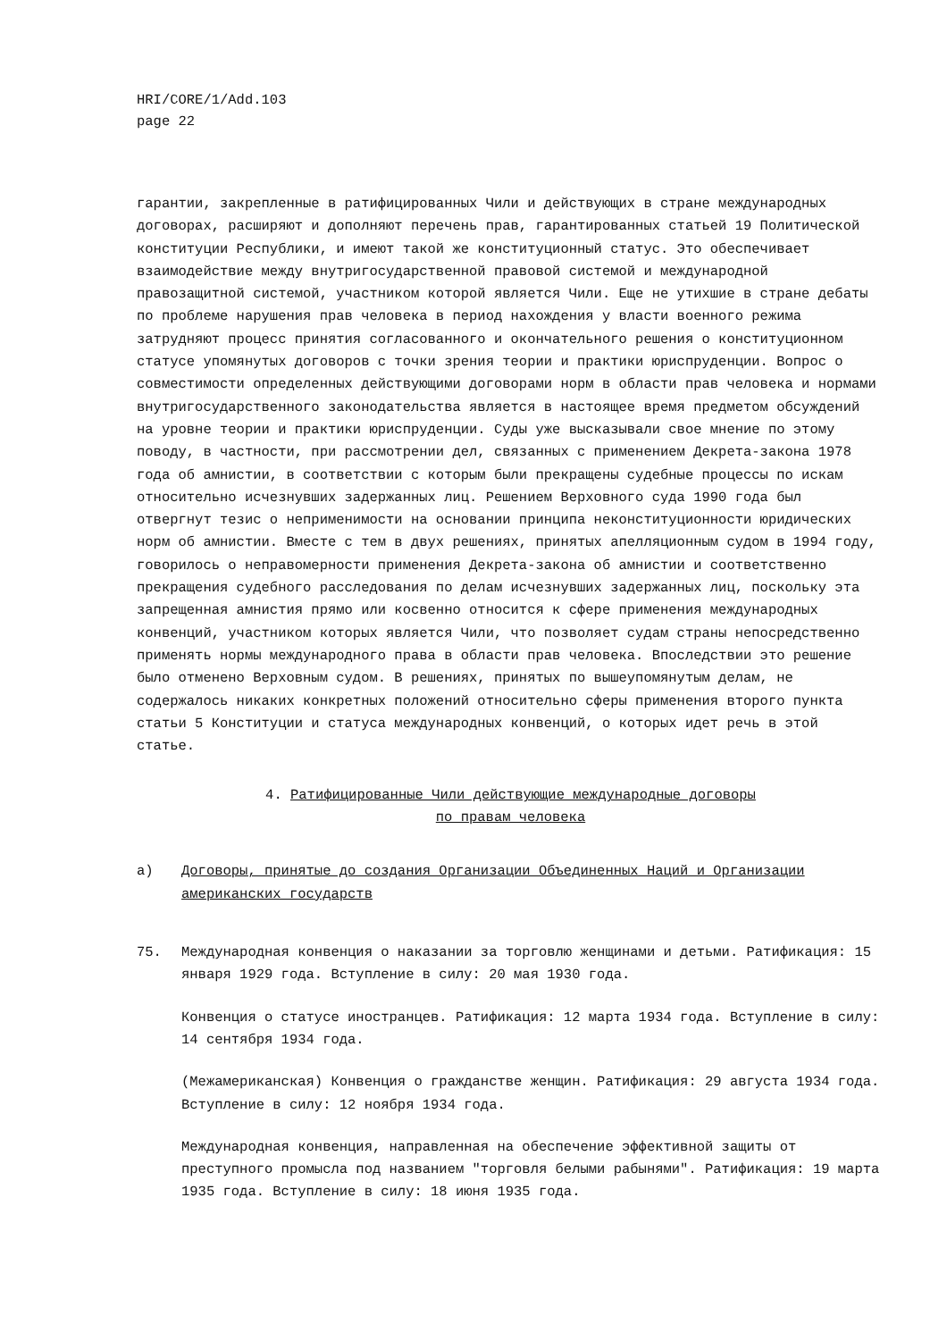HRI/CORE/1/Add.103
page 22
гарантии, закрепленные в ратифицированных Чили и действующих в стране международных договорах, расширяют и дополняют перечень прав, гарантированных статьей 19 Политической конституции Республики, и имеют такой же конституционный статус. Это обеспечивает взаимодействие между внутригосударственной правовой системой и международной правозащитной системой, участником которой является Чили. Еще не утихшие в стране дебаты по проблеме нарушения прав человека в период нахождения у власти военного режима затрудняют процесс принятия согласованного и окончательного решения о конституционном статусе упомянутых договоров с точки зрения теории и практики юриспруденции. Вопрос о совместимости определенных действующими договорами норм в области прав человека и нормами внутригосударственного законодательства является в настоящее время предметом обсуждений на уровне теории и практики юриспруденции. Суды уже высказывали свое мнение по этому поводу, в частности, при рассмотрении дел, связанных с применением Декрета-закона 1978 года об амнистии, в соответствии с которым были прекращены судебные процессы по искам относительно исчезнувших задержанных лиц. Решением Верховного суда 1990 года был отвергнут тезис о неприменимости на основании принципа неконституционности юридических норм об амнистии. Вместе с тем в двух решениях, принятых апелляционным судом в 1994 году, говорилось о неправомерности применения Декрета-закона об амнистии и соответственно прекращения судебного расследования по делам исчезнувших задержанных лиц, поскольку эта запрещенная амнистия прямо или косвенно относится к сфере применения международных конвенций, участником которых является Чили, что позволяет судам страны непосредственно применять нормы международного права в области прав человека. Впоследствии это решение было отменено Верховным судом. В решениях, принятых по вышеупомянутым делам, не содержалось никаких конкретных положений относительно сферы применения второго пункта статьи 5 Конституции и статуса международных конвенций, о которых идет речь в этой статье.
4. Ратифицированные Чили действующие международные договоры
по правам человека
a) Договоры, принятые до создания Организации Объединенных Наций и Организации американских государств
75. Международная конвенция о наказании за торговлю женщинами и детьми. Ратификация: 15 января 1929 года. Вступление в силу: 20 мая 1930 года.
Конвенция о статусе иностранцев. Ратификация: 12 марта 1934 года. Вступление в силу: 14 сентября 1934 года.
(Межамериканская) Конвенция о гражданстве женщин. Ратификация: 29 августа 1934 года. Вступление в силу: 12 ноября 1934 года.
Международная конвенция, направленная на обеспечение эффективной защиты от преступного промысла под названием "торговля белыми рабынями". Ратификация: 19 марта 1935 года. Вступление в силу: 18 июня 1935 года.